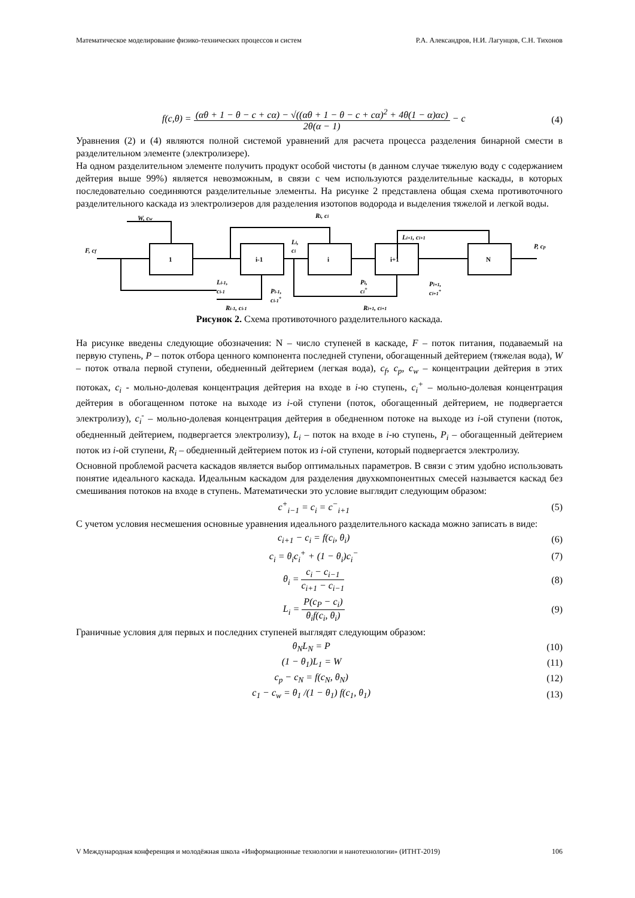Математическое моделирование физико-технических процессов и систем Р.А. Александров, Н.И. Лагунцов, С.Н. Тихонов
f(c,θ) = (αθ + 1 − θ − c + cα) − √((αθ + 1 − θ − c + cα)<sup>2</sup> + 4θ(1 − α)αc) 2θ(α − 1) − c (4)
Уравнения (2) и (4) являются полной системой уравнений для расчета процесса разделения бинарной смести в разделительном элементе (электролизере).
На одном разделительном элементе получить продукт особой чистоты (в данном случае тяжелую воду с содержанием дейтерия выше 99%) является невозможным, в связи с чем используются разделительные каскады, в которых последовательно соединяются разделительные элементы. На рисунке 2 представлена общая схема противоточного разделительного каскада из электролизеров для разделения изотопов водорода и выделения тяжелой и легкой воды.
W, cw
F, cf
1
i-1
i
i+1
N
Ri, ci
Li,
ci
Li+1, ci+1
P, cp
Li-1,
ci-1
Pi-1,
ci-1+
Pi,
ci+
Pi+1,
ci+1+
Ri-1, ci-1
Ri+1, ci+1
Рисунок 2. Схема противоточного разделительного каскада.
На рисунке введены следующие обозначения: N – число ступеней в каскаде, F – поток питания, подаваемый на первую ступень, P – поток отбора ценного компонента последней ступени, обогащенный дейтерием (тяжелая вода), W – поток отвала первой ступени, обедненный дейтерием (легкая вода), c<sub>f</sub>, c<sub>p</sub>, c<sub>w</sub> – концентрации дейтерия в этих потоках, c<sub>i</sub> - мольно-долевая концентрация дейтерия на входе в i-ю ступень, c<sub>i</sub><sup>+</sup> – мольно-долевая концентрация дейтерия в обогащенном потоке на выходе из i-ой ступени (поток, обогащенный дейтерием, не подвергается электролизу), c<sub>i</sub><sup>-</sup> – мольно-долевая концентрация дейтерия в обедненном потоке на выходе из i-ой ступени (поток, обедненный дейтерием, подвергается электролизу), L<sub>i</sub> – поток на входе в i-ю ступень, P<sub>i</sub> – обогащенный дейтерием поток из i-ой ступени, R<sub>i</sub> – обедненный дейтерием поток из i-ой ступени, который подвергается электролизу.
Основной проблемой расчета каскадов является выбор оптимальных параметров. В связи с этим удобно использовать понятие идеального каскада. Идеальным каскадом для разделения двухкомпонентных смесей называется каскад без смешивания потоков на входе в ступень. Математически это условие выглядит следующим образом:
c<sup>+</sup><sub>i−1</sub> = c<sub>i</sub> = c<sup>−</sup><sub>i+1</sub> (5)
С учетом условия несмешения основные уравнения идеального разделительного каскада можно записать в виде:
c<sub>i+1</sub> − c<sub>i</sub> = f(c<sub>i</sub>, θ<sub>i</sub>) (6)
c<sub>i</sub> = θ<sub>i</sub>c<sub>i</sub><sup>+</sup> + (1 − θ<sub>i</sub>)c<sub>i</sub><sup>−</sup> (7)
θ<sub>i</sub> = c<sub>i</sub> − c<sub>i−1</sub> c<sub>i+1</sub> − c<sub>i−1</sub> (8)
L<sub>i</sub> = P(c<sub>P</sub> − c<sub>i</sub>) θ<sub>i</sub>f(c<sub>i</sub>, θ<sub>i</sub>) (9)
Граничные условия для первых и последних ступеней выглядят следующим образом:
θ<sub>N</sub>L<sub>N</sub> = P (10)
(1 − θ<sub>1</sub>)L<sub>1</sub> = W (11)
c<sub>p</sub> − c<sub>N</sub> = f(c<sub>N</sub>, θ<sub>N</sub>) (12)
c<sub>1</sub> − c<sub>w</sub> = θ<sub>1</sub> /(1 − θ<sub>1</sub>) f(c<sub>1</sub>, θ<sub>1</sub>) (13)
V Международная конференция и молодёжная школа «Информационные технологии и нанотехнологии» (ИТНТ-2019) 106